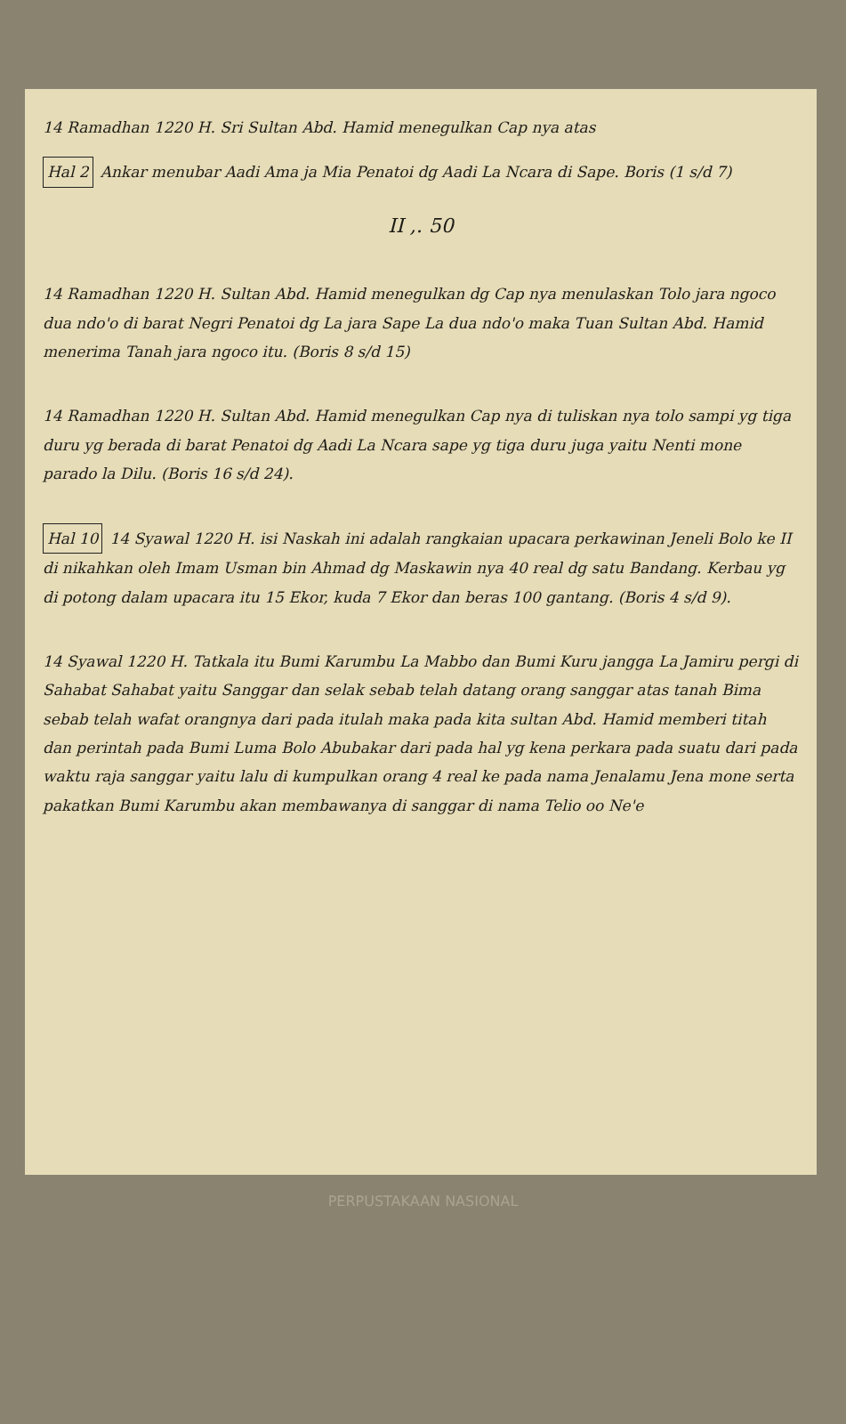14 Ramadhan 1220 H. Sri Sultan Abd. Hamid menegulkan Cap nya atas
Hal 2 Ankar menubar Aadi Ama ja Mia Penatoi dg Aadi La Ncara di Sape. Boris (1 s/d 7)
II ,. 50
14 Ramadhan 1220 H. Sultan Abd. Hamid menegulkan dg Cap nya menulaskan Tolo jara ngoco dua ndo'o di barat Negri Penatoi dg La jara Sape La dua ndo'o maka Tuan Sultan Abd. Hamid menerima Tanah jara ngoco itu. (Boris 8 s/d 15)
14 Ramadhan 1220 H. Sultan Abd. Hamid menegulkan Cap nya di tuliskan nya tolo sampi yg tiga duru yg berada di barat Penatoi dg Aadi La Ncara sape yg tiga duru juga yaitu Nenti mone parado la Dilu. (Boris 16 s/d 24).
Hal 10 14 Syawal 1220 H. isi Naskah ini adalah rangkaian upacara perkawinan Jeneli Bolo ke II di nikahkan oleh Imam Usman bin Ahmad dg Maskawin nya 40 real dg satu Bandang. Kerbau yg di potong dalam upacara itu 15 Ekor, kuda 7 Ekor dan beras 100 gantang. (Boris 4 s/d 9).
14 Syawal 1220 H. Tatkala itu Bumi Karumbu La Mabbo dan Bumi Kuru jangga La Jamiru pergi di Sahabat Sahabat yaitu Sanggar dan selak sebab telah datang orang sanggar atas tanah Bima sebab telah wafat orangnya dari pada itulah maka pada kita sultan Abd. Hamid memberi titah dan perintah pada Bumi Luma Bolo Abubakar dari pada hal yg kena perkara pada suatu dari pada waktu raja sanggar yaitu lalu di kumpulkan orang 4 real ke pada nama Jenalamu Jena mone serta pakatkan Bumi Karumbu akan membawanya di sanggar di nama Telio oo Ne'e
PERPUSTAKAAN NASIONAL